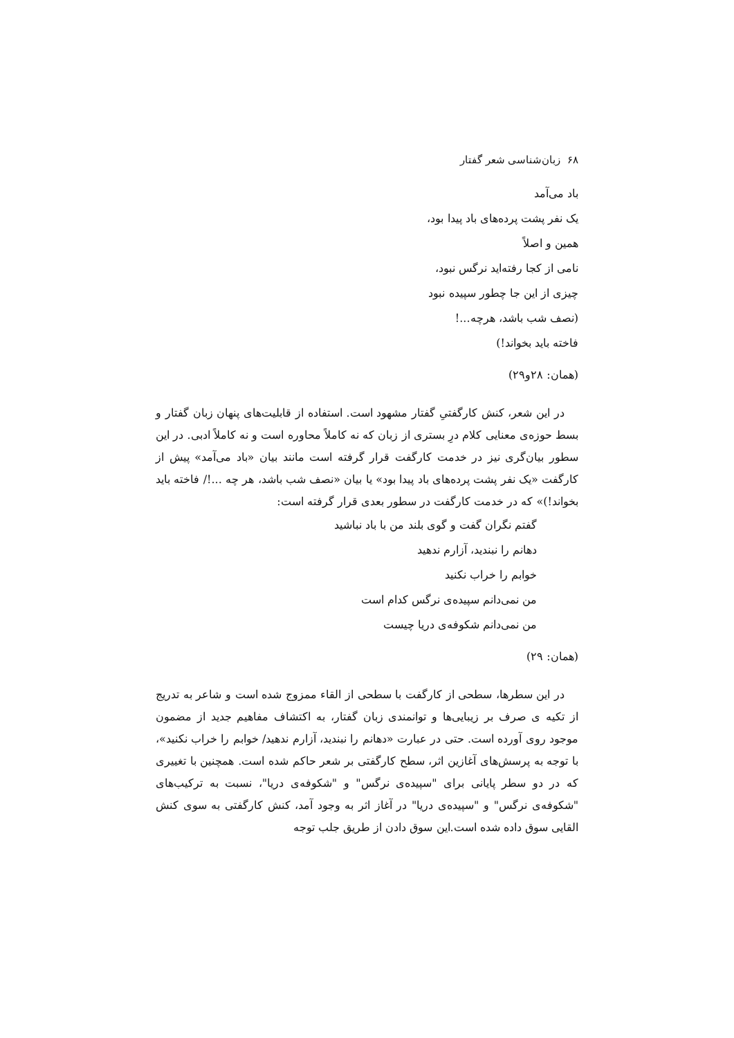۶۸ زبان‌شناسی شعر گفتار
باد می‌آمد
یک نفر پشت پرده‌های باد پیدا بود،
همین و اصلاً
نامی از کجا رفته‌اید نرگس نبود،
چیزی از این جا چطور سپیده نبود
(نصف شب باشد، هرچه...!
فاخته باید بخواند!)
(همان: ۲۸و۲۹)
در این شعر، کنش کارگفتیِ گفتار مشهود است. استفاده از قابلیت‌های پنهان زبان گفتار و بسط حوزه‌ی معنایی کلام درِ بستری از زبان که نه کاملاً محاوره است و نه کاملاً ادبی. در این سطور بیان‌گری نیز در خدمت کارگفت قرار گرفته است مانند بیان «باد می‌آمد» پیش از کارگفت «یک نفر پشت پرده‌های باد پیدا بود» یا بیان «نصف شب باشد، هر چه ...!/ فاخته باید بخواند!)» که در خدمت کارگفت در سطور بعدی قرار گرفته است:
گفتم نگران گفت و گوی بلند من با باد نباشید
دهانم را نبندید، آزارم ندهید
خوابم را خراب نکنید
من نمی‌دانم سپیده‌ی نرگس کدام است
من نمی‌دانم شکوفه‌ی دریا چیست
(همان: ۲۹)
در این سطرها، سطحی از کارگفت با سطحی از القاء ممزوج شده است و شاعر به تدریج از تکیه ی صرف بر زیبایی‌ها و توانمندی زبان گفتار، به اکتشاف مفاهیم جدید از مضمون موجود روی آورده است. حتی در عبارت «دهانم را نبندید، آزارم ندهید/ خوابم را خراب نکنید»، با توجه به پرسش‌های آغازین اثر، سطح کارگفتی بر شعر حاکم شده است. همچنین با تغییری که در دو سطر پایانی برای "سپیده‌ی نرگس" و "شکوفه‌ی دریا"، نسبت به ترکیب‌های "شکوفه‌ی نرگس" و "سپیده‌ی دریا" در آغاز اثر به وجود آمد، کنش کارگفتی به سوی کنش القایی سوق داده شده است.این سوق دادن از طریق جلب توجه